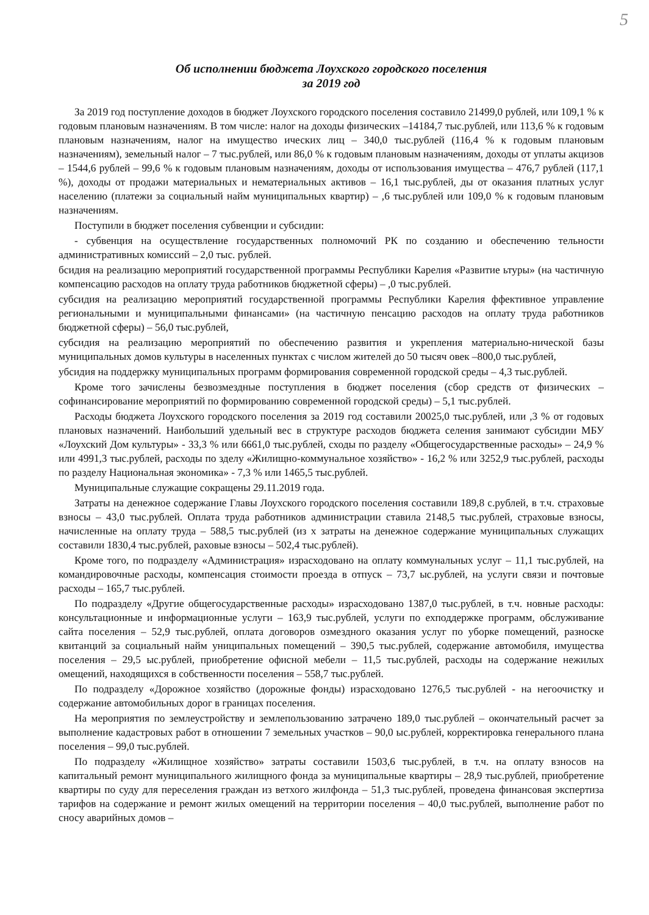5
Об исполнении бюджета Лоухского городского поселения
за 2019 год
За 2019 год поступление доходов в бюджет Лоухского городского поселения составило 21499,0 рублей, или 109,1 % к годовым плановым назначениям. В том числе: налог на доходы физических –14184,7 тыс.рублей, или 113,6 % к годовым плановым назначениям, налог на имущество ических лиц – 340,0 тыс.рублей (116,4 % к годовым плановым назначениям), земельный налог – 7 тыс.рублей, или 86,0 % к годовым плановым назначениям, доходы от уплаты акцизов – 1544,6 рублей – 99,6 % к годовым плановым назначениям, доходы от использования имущества – 476,7 рублей (117,1 %), доходы от продажи материальных и нематериальных активов – 16,1 тыс.рублей, ды от оказания платных услуг населению (платежи за социальный найм муниципальных квартир) – ,6 тыс.рублей или 109,0 % к годовым плановым назначениям.
Поступили в бюджет поселения субвенции и субсидии:
- субвенция на осуществление государственных полномочий РК по созданию и обеспечению тельности административных комиссий – 2,0 тыс. рублей.
бсидия на реализацию мероприятий государственной программы Республики Карелия «Развитие ьтуры» (на частичную компенсацию расходов на оплату труда работников бюджетной сферы) – ,0 тыс.рублей.
субсидия на реализацию мероприятий государственной программы Республики Карелия ффективное управление региональными и муниципальными финансами» (на частичную пенсацию расходов на оплату труда работников бюджетной сферы) – 56,0 тыс.рублей,
субсидия на реализацию мероприятий по обеспечению развития и укрепления материально-нической базы муниципальных домов культуры в населенных пунктах с числом жителей до 50 тысяч овек –800,0 тыс.рублей,
убсидия на поддержку муниципальных программ формирования современной городской среды – 4,3 тыс.рублей.
Кроме того зачислены безвозмездные поступления в бюджет поселения (сбор средств от физических – софинансирование мероприятий по формированию современной городской среды) – 5,1 тыс.рублей.
Расходы бюджета Лоухского городского поселения за 2019 год составили 20025,0 тыс.рублей, или ,3 % от годовых плановых назначений. Наибольший удельный вес в структуре расходов бюджета селения занимают субсидии МБУ «Лоухский Дом культуры» - 33,3 % или 6661,0 тыс.рублей, сходы по разделу «Общегосударственные расходы» – 24,9 % или 4991,3 тыс.рублей, расходы по зделу «Жилищно-коммунальное хозяйство» - 16,2 % или 3252,9 тыс.рублей, расходы по разделу Национальная экономика» - 7,3 % или 1465,5 тыс.рублей.
Муниципальные служащие сокращены 29.11.2019 года.
Затраты на денежное содержание Главы Лоухского городского поселения составили 189,8 с.рублей, в т.ч. страховые взносы – 43,0 тыс.рублей. Оплата труда работников администрации ставила 2148,5 тыс.рублей, страховые взносы, начисленные на оплату труда – 588,5 тыс.рублей (из х затраты на денежное содержание муниципальных служащих составили 1830,4 тыс.рублей, раховые взносы – 502,4 тыс.рублей).
Кроме того, по подразделу «Администрация» израсходовано на оплату коммунальных услуг – 11,1 тыс.рублей, на командировочные расходы, компенсация стоимости проезда в отпуск – 73,7 ыс.рублей, на услуги связи и почтовые расходы – 165,7 тыс.рублей.
По подразделу «Другие общегосударственные расходы» израсходовано 1387,0 тыс.рублей, в т.ч. новные расходы: консультационные и информационные услуги – 163,9 тыс.рублей, услуги по ехподдержке программ, обслуживание сайта поселения – 52,9 тыс.рублей, оплата договоров озмездного оказания услуг по уборке помещений, разноске квитанций за социальный найм униципальных помещений – 390,5 тыс.рублей, содержание автомобиля, имущества поселения – 29,5 ыс.рублей, приобретение офисной мебели – 11,5 тыс.рублей, расходы на содержание нежилых омещений, находящихся в собственности поселения – 558,7 тыс.рублей.
По подразделу «Дорожное хозяйство (дорожные фонды) израсходовано 1276,5 тыс.рублей - на негоочистку и содержание автомобильных дорог в границах поселения.
На мероприятия по землеустройству и землепользованию затрачено 189,0 тыс.рублей – окончательный расчет за выполнение кадастровых работ в отношении 7 земельных участков – 90,0 ыс.рублей, корректировка генерального плана поселения – 99,0 тыс.рублей.
По подразделу «Жилищное хозяйство» затраты составили 1503,6 тыс.рублей, в т.ч. на оплату взносов на капитальный ремонт муниципального жилищного фонда за муниципальные квартиры – 28,9 тыс.рублей, приобретение квартиры по суду для переселения граждан из ветхого жилфонда – 51,3 тыс.рублей, проведена финансовая экспертиза тарифов на содержание и ремонт жилых омещений на территории поселения – 40,0 тыс.рублей, выполнение работ по сносу аварийных домов –